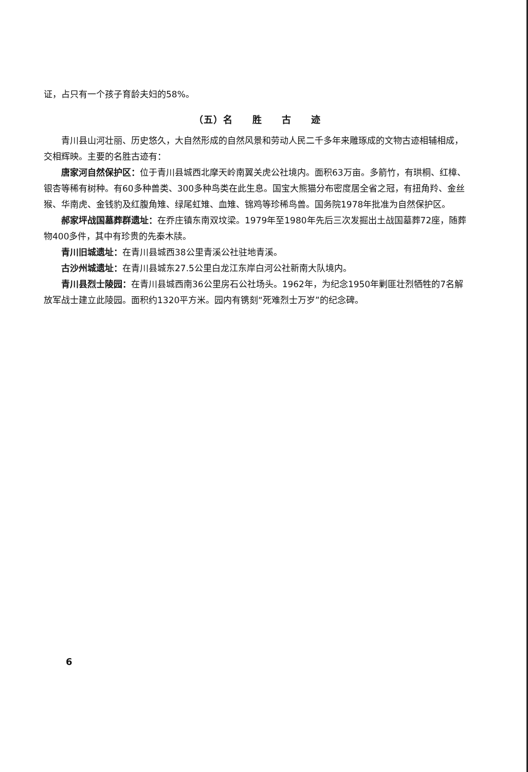证，占只有一个孩子育龄夫妇的58%。
（五）名　　胜　　古　　迹
青川县山河壮丽、历史悠久，大自然形成的自然风景和劳动人民二千多年来雕琢成的文物古迹相辅相成，交相辉映。主要的名胜古迹有：
唐家河自然保护区：位于青川县城西北摩天岭南翼关虎公社境内。面积63万亩。多箭竹，有珙桐、红樟、银杏等稀有树种。有60多种兽类、300多种鸟类在此生息。国宝大熊猫分布密度居全省之冠，有扭角羚、金丝猴、华南虎、金钱豹及红腹角雉、绿尾虹雉、血雉、锦鸡等珍稀鸟兽。国务院1978年批准为自然保护区。
郝家坪战国墓葬群遗址：在乔庄镇东南双坟梁。1979年至1980年先后三次发掘出土战国墓葬72座，随葬物400多件，其中有珍贵的先秦木牍。
青川旧城遗址：在青川县城西38公里青溪公社驻地青溪。
古沙州城遗址：在青川县城东27.5公里白龙江东岸白河公社新南大队境内。
青川县烈士陵园：在青川县城西南36公里房石公社场头。1962年，为纪念1950年剿匪壮烈牺牲的7名解放军战士建立此陵园。面积约1320平方米。园内有镌刻“死难烈士万岁”的纪念碑。
6